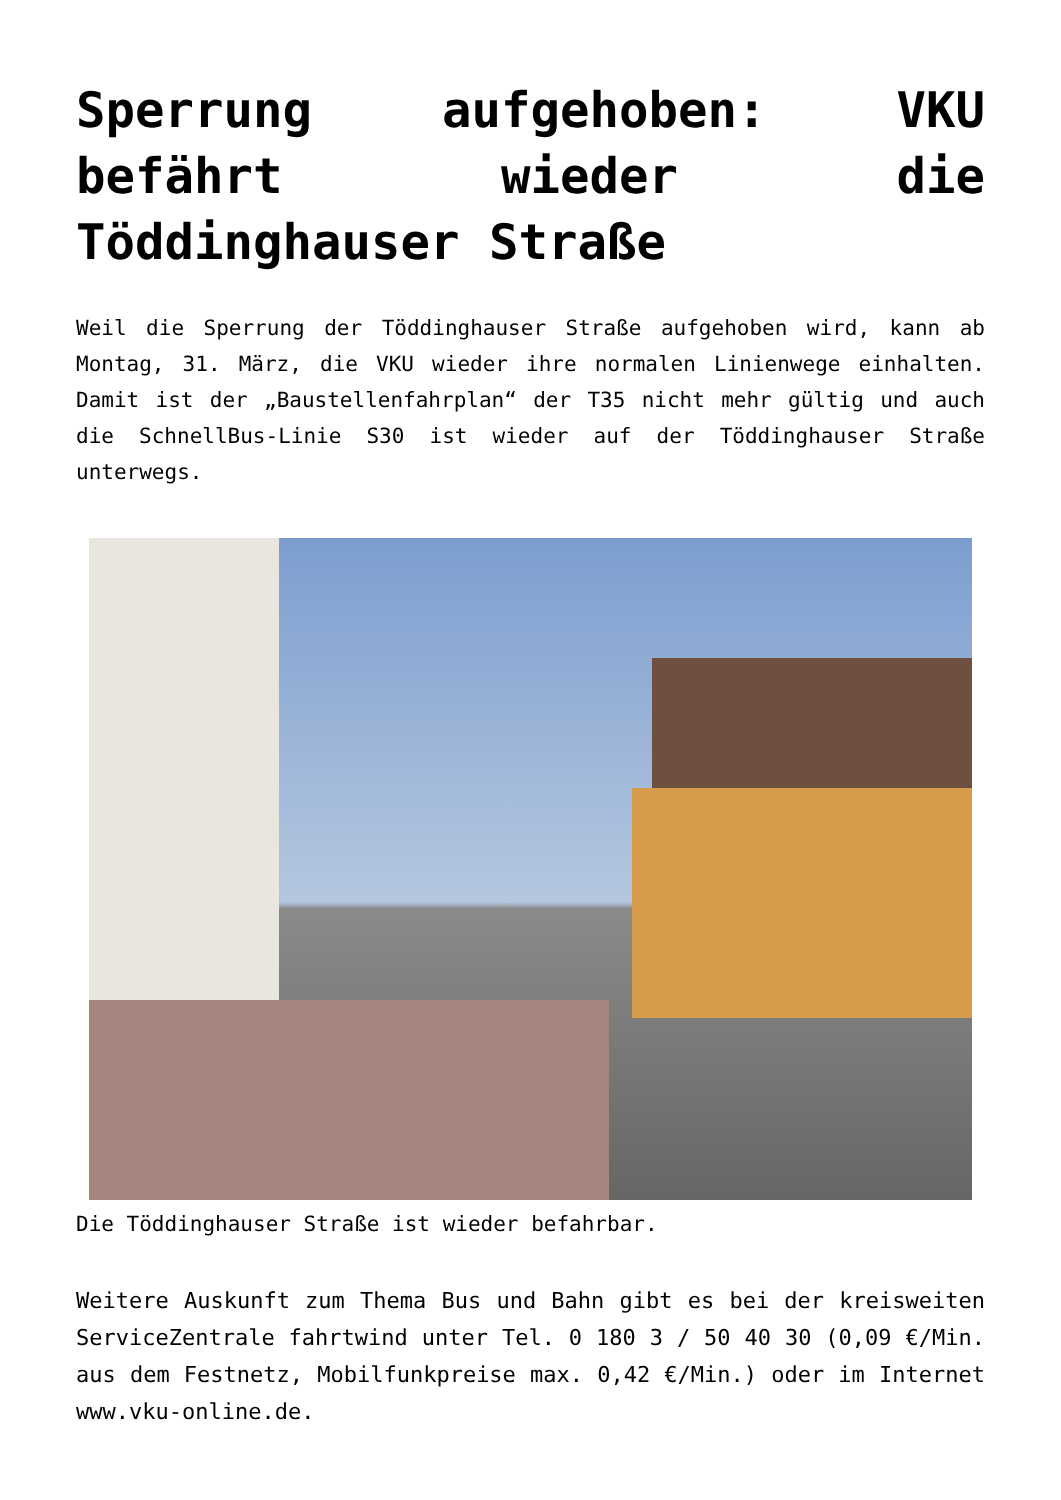Sperrung aufgehoben: VKU befährt wieder die Töddinghauser Straße
Weil die Sperrung der Töddinghauser Straße aufgehoben wird, kann ab Montag, 31. März, die VKU wieder ihre normalen Linienwege einhalten. Damit ist der „Baustellenfahrplan“ der T35 nicht mehr gültig und auch die SchnellBus-Linie S30 ist wieder auf der Töddinghauser Straße unterwegs.
Die Töddinghauser Straße ist wieder befahrbar.
Weitere Auskunft zum Thema Bus und Bahn gibt es bei der kreisweiten ServiceZentrale fahrtwind unter Tel. 0 180 3 / 50 40 30 (0,09 €/Min. aus dem Festnetz, Mobilfunkpreise max. 0,42 €/Min.) oder im Internet www.vku-online.de.